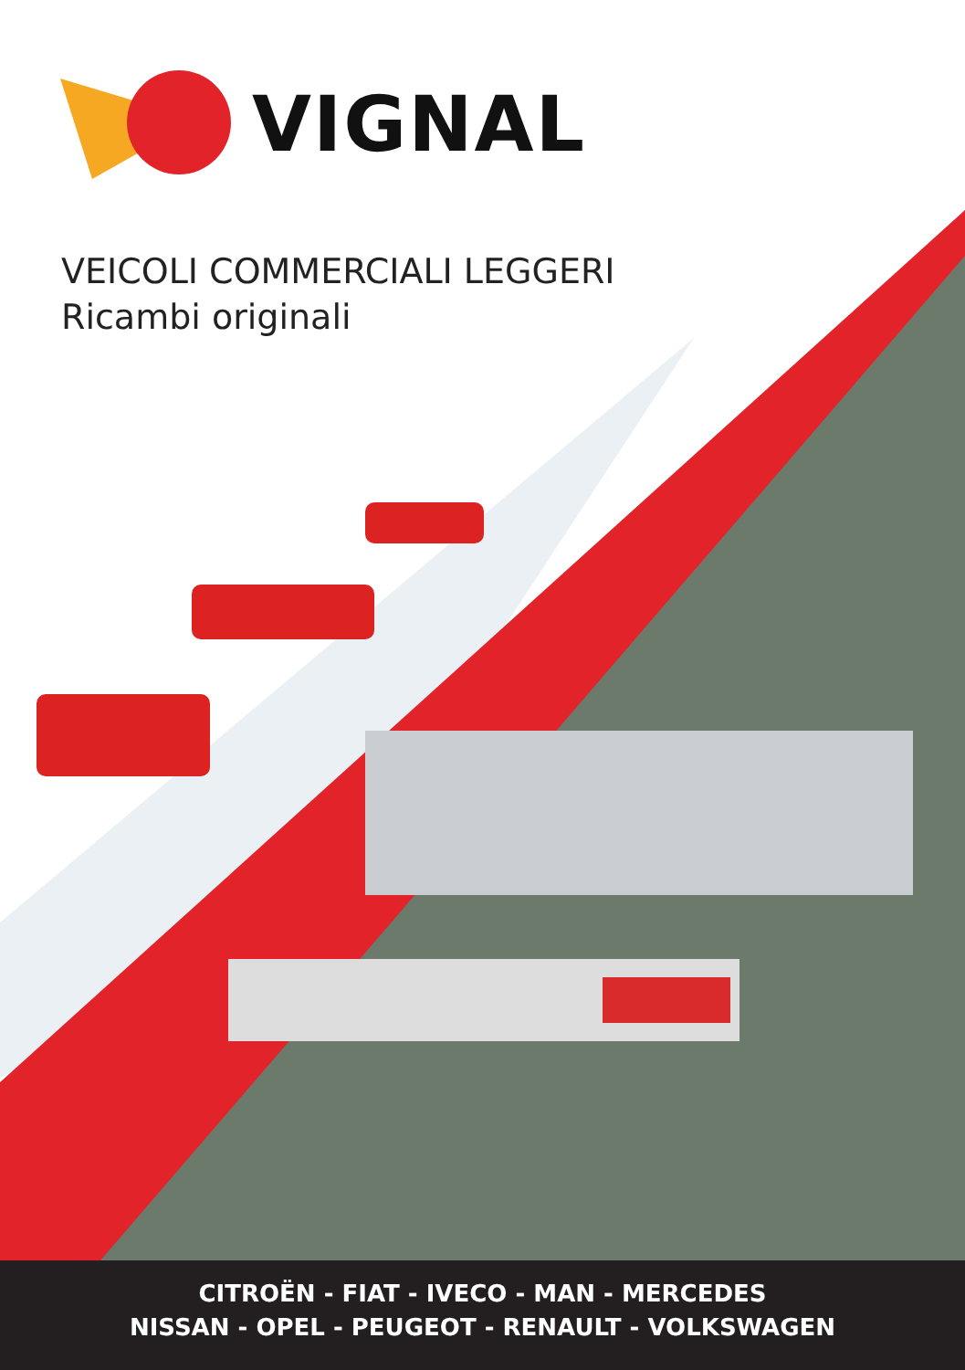VIGNAL
VEICOLI COMMERCIALI LEGGERI
Ricambi originali
CITROËN - FIAT - IVECO - MAN - MERCEDES
NISSAN - OPEL - PEUGEOT - RENAULT - VOLKSWAGEN